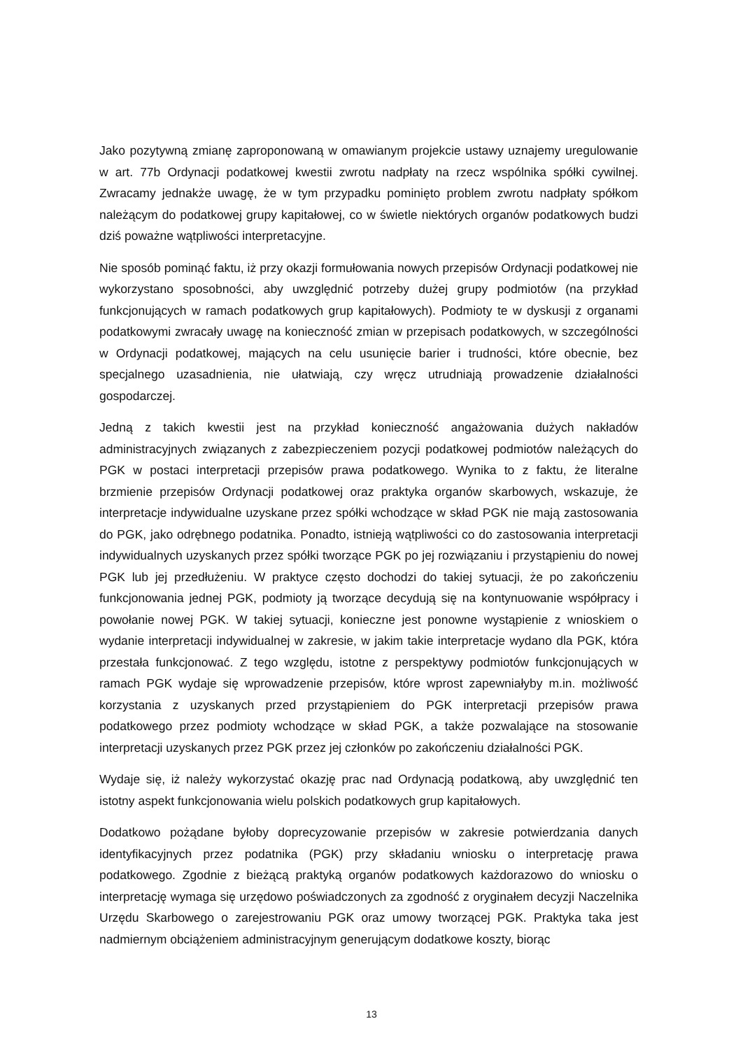Jako pozytywną zmianę zaproponowaną w omawianym projekcie ustawy uznajemy uregulowanie w art. 77b Ordynacji podatkowej kwestii zwrotu nadpłaty na rzecz wspólnika spółki cywilnej. Zwracamy jednakże uwagę, że w tym przypadku pominięto problem zwrotu nadpłaty spółkom należącym do podatkowej grupy kapitałowej, co w świetle niektórych organów podatkowych budzi dziś poważne wątpliwości interpretacyjne.
Nie sposób pominąć faktu, iż przy okazji formułowania nowych przepisów Ordynacji podatkowej nie wykorzystano sposobności, aby uwzględnić potrzeby dużej grupy podmiotów (na przykład funkcjonujących w ramach podatkowych grup kapitałowych). Podmioty te w dyskusji z organami podatkowymi zwracały uwagę na konieczność zmian w przepisach podatkowych, w szczególności w Ordynacji podatkowej, mających na celu usunięcie barier i trudności, które obecnie, bez specjalnego uzasadnienia, nie ułatwiają, czy wręcz utrudniają prowadzenie działalności gospodarczej.
Jedną z takich kwestii jest na przykład konieczność angażowania dużych nakładów administracyjnych związanych z zabezpieczeniem pozycji podatkowej podmiotów należących do PGK w postaci interpretacji przepisów prawa podatkowego. Wynika to z faktu, że literalne brzmienie przepisów Ordynacji podatkowej oraz praktyka organów skarbowych, wskazuje, że interpretacje indywidualne uzyskane przez spółki wchodzące w skład PGK nie mają zastosowania do PGK, jako odrębnego podatnika. Ponadto, istnieją wątpliwości co do zastosowania interpretacji indywidualnych uzyskanych przez spółki tworzące PGK po jej rozwiązaniu i przystąpieniu do nowej PGK lub jej przedłużeniu. W praktyce często dochodzi do takiej sytuacji, że po zakończeniu funkcjonowania jednej PGK, podmioty ją tworzące decydują się na kontynuowanie współpracy i powołanie nowej PGK. W takiej sytuacji, konieczne jest ponowne wystąpienie z wnioskiem o wydanie interpretacji indywidualnej w zakresie, w jakim takie interpretacje wydano dla PGK, która przestała funkcjonować. Z tego względu, istotne z perspektywy podmiotów funkcjonujących w ramach PGK wydaje się wprowadzenie przepisów, które wprost zapewniałyby m.in. możliwość korzystania z uzyskanych przed przystąpieniem do PGK interpretacji przepisów prawa podatkowego przez podmioty wchodzące w skład PGK, a także pozwalające na stosowanie interpretacji uzyskanych przez PGK przez jej członków po zakończeniu działalności PGK.
Wydaje się, iż należy wykorzystać okazję prac nad Ordynacją podatkową, aby uwzględnić ten istotny aspekt funkcjonowania wielu polskich podatkowych grup kapitałowych.
Dodatkowo pożądane byłoby doprecyzowanie przepisów w zakresie potwierdzania danych identyfikacyjnych przez podatnika (PGK) przy składaniu wniosku o interpretację prawa podatkowego. Zgodnie z bieżącą praktyką organów podatkowych każdorazowo do wniosku o interpretację wymaga się urzędowo poświadczonych za zgodność z oryginałem decyzji Naczelnika Urzędu Skarbowego o zarejestrowaniu PGK oraz umowy tworzącej PGK. Praktyka taka jest nadmiernym obciążeniem administracyjnym generującym dodatkowe koszty, biorąc
13